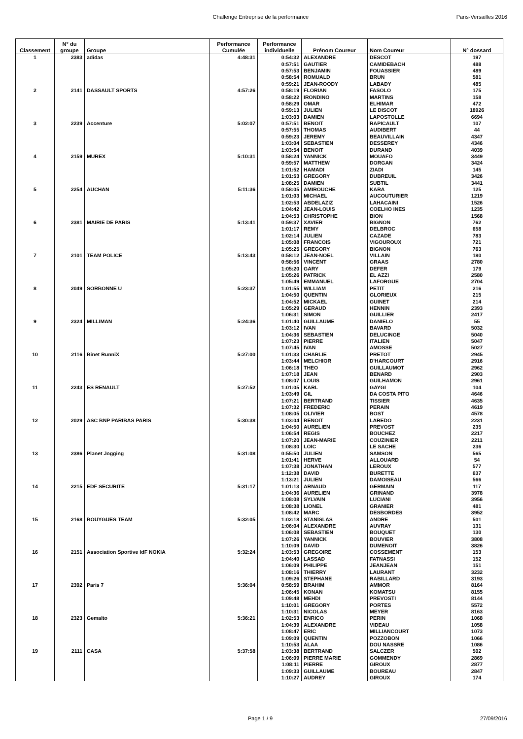Challenge Entreprise de la performance Paris-Versailles 2016
| Classement | N° du groupe | Groupe | Performance Cumulée | Performance individuelle | Prénom Coureur | Nom Coureur | N° dossard |
| --- | --- | --- | --- | --- | --- | --- | --- |
| 1 | 2383 | adidas | 4:48:31 | 0:54:32 | ALEXANDRE | DESCOT | 197 |
| | | | | 0:57:51 | GAUTIER | CAMIDEBACH | 488 |
| | | | | 0:57:53 | BENJAMIN | FOUASSIER | 489 |
| | | | | 0:58:54 | ROMUALD | BRUN | 581 |
| | | | | 0:59:21 | JEAN-ROODY | LABADY | 485 |
| 2 | 2141 | DASSAULT SPORTS | 4:57:26 | 0:58:19 | FLORIAN | FASOLO | 175 |
| | | | | 0:58:22 | IRONDINO | MARTINS | 158 |
| | | | | 0:58:29 | OMAR | ELHIMAR | 472 |
| | | | | 0:59:13 | JULIEN | LE DISCOT | 18926 |
| | | | | 1:03:03 | DAMIEN | LAPOSTOLLE | 6694 |
| 3 | 2239 | Accenture | 5:02:07 | 0:57:51 | BENOIT | RAPICAULT | 107 |
| | | | | 0:57:55 | THOMAS | AUDIBERT | 44 |
| | | | | 0:59:23 | JEREMY | BEAUVILLAIN | 4347 |
| | | | | 1:03:04 | SEBASTIEN | DESSEREY | 4346 |
| | | | | 1:03:54 | BENOIT | DURAND | 4039 |
| 4 | 2159 | MUREX | 5:10:31 | 0:58:24 | YANNICK | MOUAFO | 3449 |
| | | | | 0:59:57 | MATTHEW | DORGAN | 3424 |
| | | | | 1:01:52 | HAMADI | ZIADI | 145 |
| | | | | 1:01:53 | GREGORY | DUBREUIL | 3426 |
| | | | | 1:08:25 | DAMIEN | SUBTIL | 3441 |
| 5 | 2254 | AUCHAN | 5:11:36 | 0:58:05 | AMIROUCHE | KARA | 125 |
| | | | | 1:01:03 | MICHAEL | AUCOUTURIER | 1219 |
| | | | | 1:02:53 | ABDELAZIZ | LAHACAINI | 1526 |
| | | | | 1:04:42 | JEAN-LOUIS | COELHO INES | 1235 |
| | | | | 1:04:53 | CHRISTOPHE | BION | 1568 |
| 6 | 2381 | MAIRIE DE PARIS | 5:13:41 | 0:59:37 | XAVIER | BIGNON | 762 |
| | | | | 1:01:17 | REMY | DELBROC | 658 |
| | | | | 1:02:14 | JULIEN | CAZADE | 783 |
| | | | | 1:05:08 | FRANCOIS | VIGOUROUX | 721 |
| | | | | 1:05:25 | GREGORY | BIGNON | 763 |
| 7 | 2101 | TEAM POLICE | 5:13:43 | 0:58:12 | JEAN-NOEL | VILLAIN | 180 |
| | | | | 0:58:56 | VINCENT | GRAAS | 2780 |
| | | | | 1:05:20 | GARY | DEFER | 179 |
| | | | | 1:05:26 | PATRICK | EL AZZI | 2580 |
| | | | | 1:05:49 | EMMANUEL | LAFORGUE | 2704 |
| 8 | 2049 | SORBONNE U | 5:23:37 | 1:01:55 | WILLIAM | PETIT | 216 |
| | | | | 1:04:50 | QUENTIN | GLORIEUX | 215 |
| | | | | 1:04:52 | MICKAEL | GUINET | 214 |
| | | | | 1:05:29 | GERAUD | HENNIN | 2393 |
| | | | | 1:06:31 | SIMON | GUILLIER | 2417 |
| 9 | 2324 | MILLIMAN | 5:24:36 | 1:01:40 | GUILLAUME | DANIELO | 55 |
| | | | | 1:03:12 | IVAN | BAVARD | 5032 |
| | | | | 1:04:36 | SEBASTIEN | DELUCINGE | 5040 |
| | | | | 1:07:23 | PIERRE | ITALIEN | 5047 |
| | | | | 1:07:45 | IVAN | AMOSSE | 5027 |
| 10 | 2116 | Binet RunniX | 5:27:00 | 1:01:33 | CHARLIE | PRETOT | 2945 |
| | | | | 1:03:44 | MELCHIOR | D'HARCOURT | 2916 |
| | | | | 1:06:18 | THEO | GUILLAUMOT | 2962 |
| | | | | 1:07:18 | JEAN | BENARD | 2903 |
| | | | | 1:08:07 | LOUIS | GUILHAMON | 2961 |
| 11 | 2243 | ES RENAULT | 5:27:52 | 1:01:05 | KARL | GAYGI | 104 |
| | | | | 1:03:49 | GIL | DA COSTA PITO | 4646 |
| | | | | 1:07:21 | BERTRAND | TISSIER | 4635 |
| | | | | 1:07:32 | FREDERIC | PERAIN | 4619 |
| | | | | 1:08:05 | OLIVIER | BOST | 4578 |
| 12 | 2029 | ASC BNP PARIBAS PARIS | 5:30:38 | 1:03:04 | BENOIT | LAREDO | 2231 |
| | | | | 1:04:50 | AURELIEN | PREVOST | 235 |
| | | | | 1:06:54 | REGIS | BOUCHEZ | 2217 |
| | | | | 1:07:20 | JEAN-MARIE | COUZINIER | 2211 |
| | | | | 1:08:30 | LOIC | LE SACHE | 236 |
| 13 | 2386 | Planet Jogging | 5:31:08 | 0:55:50 | JULIEN | SAMSON | 565 |
| | | | | 1:01:41 | HERVE | ALLOUARD | 54 |
| | | | | 1:07:38 | JONATHAN | LEROUX | 577 |
| | | | | 1:12:38 | DAVID | BURETTE | 637 |
| | | | | 1:13:21 | JULIEN | DAMOISEAU | 566 |
| 14 | 2215 | EDF SECURITE | 5:31:17 | 1:01:13 | ARNAUD | GERMAIN | 117 |
| | | | | 1:04:36 | AURELIEN | GRINAND | 3978 |
| | | | | 1:08:08 | SYLVAIN | LUCIANI | 3956 |
| | | | | 1:08:38 | LIONEL | GRANIER | 481 |
| | | | | 1:08:42 | MARC | DESBORDES | 3952 |
| 15 | 2168 | BOUYGUES TEAM | 5:32:05 | 1:02:18 | STANISLAS | ANDRE | 501 |
| | | | | 1:06:04 | ALEXANDRE | AUVRAY | 131 |
| | | | | 1:06:08 | SEBASTIEN | BOUQUET | 130 |
| | | | | 1:07:26 | YANNICK | BOUVIER | 3808 |
| | | | | 1:10:09 | DAVID | DUMENOIT | 3826 |
| 16 | 2151 | Association Sportive IdF NOKIA | 5:32:24 | 1:03:53 | GREGOIRE | COSSEMENT | 153 |
| | | | | 1:04:40 | LASSAD | FATNASSI | 152 |
| | | | | 1:06:09 | PHILIPPE | JEANJEAN | 151 |
| | | | | 1:08:16 | THIERRY | LAURANT | 3232 |
| | | | | 1:09:26 | STEPHANE | RABILLARD | 3193 |
| 17 | 2392 | Paris 7 | 5:36:04 | 0:58:59 | BRAHIM | AMMOR | 8164 |
| | | | | 1:06:45 | KONAN | KOMATSU | 8155 |
| | | | | 1:09:48 | MEHDI | PREVOSTI | 8144 |
| | | | | 1:10:01 | GREGORY | PORTES | 5572 |
| | | | | 1:10:31 | NICOLAS | MEYER | 8163 |
| 18 | 2323 | Gemalto | 5:36:21 | 1:02:53 | ENRICO | PERIN | 1068 |
| | | | | 1:04:39 | ALEXANDRE | VIDEAU | 1058 |
| | | | | 1:08:47 | ERIC | MILLIANCOURT | 1073 |
| | | | | 1:09:09 | QUENTIN | POZZOBON | 1066 |
| | | | | 1:10:53 | ALAA | DOU NASSRE | 1086 |
| 19 | 2111 | CASA | 5:37:58 | 1:03:38 | BERTRAND | SALCZER | 502 |
| | | | | 1:06:09 | PIERRE MARIE | GOMMENDY | 2869 |
| | | | | 1:08:11 | PIERRE | GIROUX | 2877 |
| | | | | 1:09:33 | GUILLAUME | BOUREAU | 2847 |
| | | | | 1:10:27 | AUDREY | GIROUX | 174 |
Page 1 / 9 27/09/2016